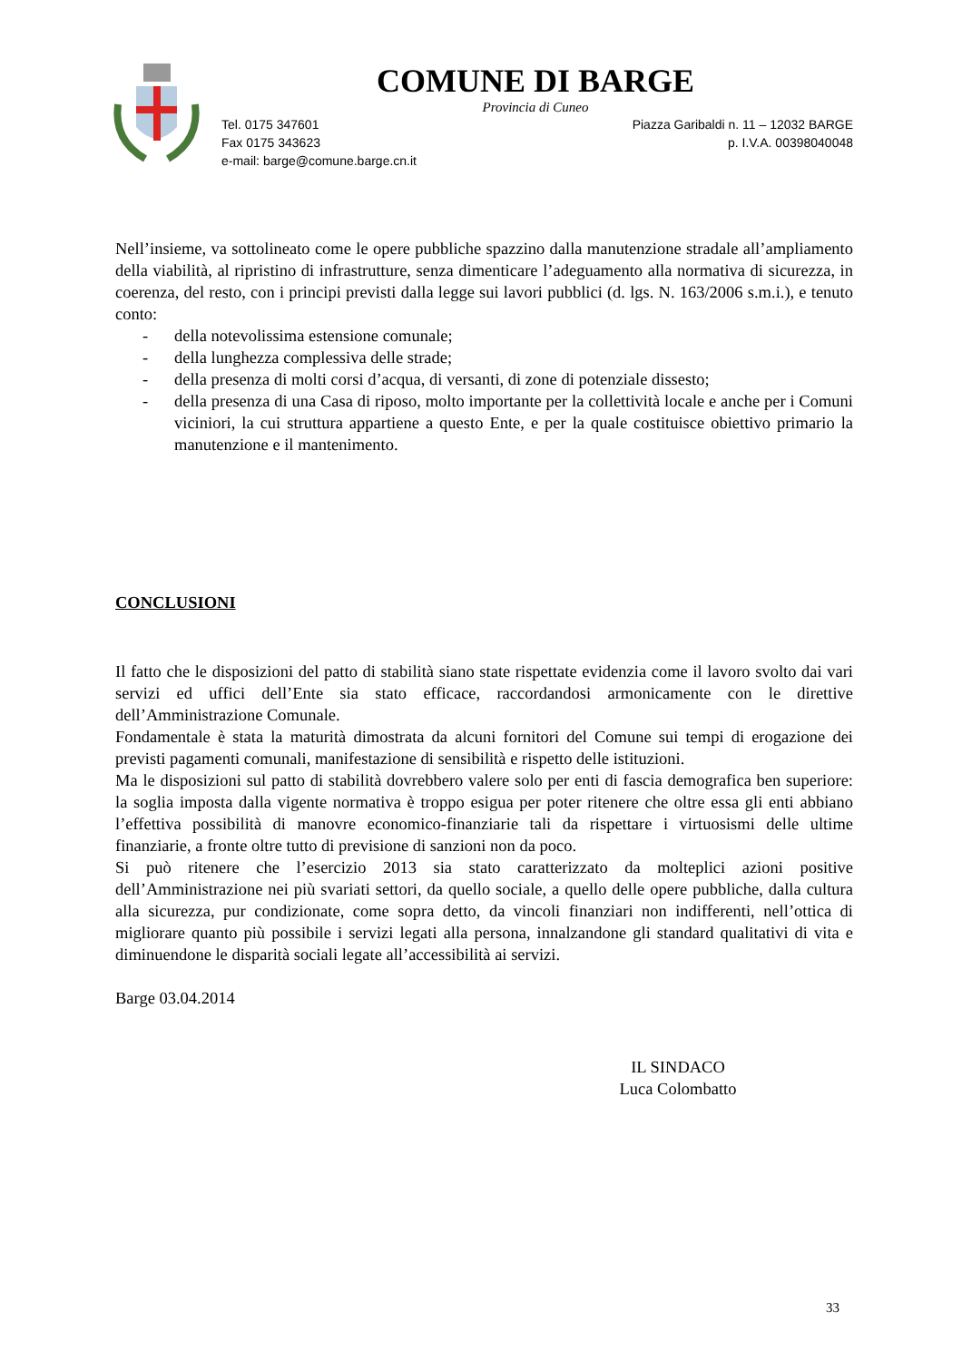COMUNE DI BARGE
Provincia di Cuneo
Tel. 0175 347601
Fax 0175 343623
e-mail: barge@comune.barge.cn.it
Piazza Garibaldi n. 11 – 12032 BARGE
p. I.V.A. 00398040048
Nell’insieme, va sottolineato come le opere pubbliche spazzino dalla manutenzione stradale all’ampliamento della viabilità, al ripristino di infrastrutture, senza dimenticare l’adeguamento alla normativa di sicurezza, in coerenza, del resto, con i principi previsti dalla legge sui lavori pubblici (d. lgs. N. 163/2006 s.m.i.), e tenuto conto:
- della notevolissima estensione comunale;
- della lunghezza complessiva delle strade;
- della presenza di molti corsi d’acqua, di versanti, di zone di potenziale dissesto;
- della presenza di una Casa di riposo, molto importante per la collettività locale e anche per i Comuni viciniori, la cui struttura appartiene a questo Ente, e per la quale costituisce obiettivo primario la manutenzione e il mantenimento.
CONCLUSIONI
Il fatto che le disposizioni del patto di stabilità siano state rispettate evidenzia come il lavoro svolto dai vari servizi ed uffici dell’Ente sia stato efficace, raccordandosi armonicamente con le direttive dell’Amministrazione Comunale.
Fondamentale è stata la maturità dimostrata da alcuni fornitori del Comune sui tempi di erogazione dei previsti pagamenti comunali, manifestazione di sensibilità e rispetto delle istituzioni.
Ma le disposizioni sul patto di stabilità dovrebbero valere solo per enti di fascia demografica ben superiore: la soglia imposta dalla vigente normativa è troppo esigua per poter ritenere che oltre essa gli enti abbiano l’effettiva possibilità di manovre economico-finanziarie tali da rispettare i virtuosismi delle ultime finanziarie, a fronte oltre tutto di previsione di sanzioni non da poco.
Si può ritenere che l’esercizio 2013 sia stato caratterizzato da molteplici azioni positive dell’Amministrazione nei più svariati settori, da quello sociale, a quello delle opere pubbliche, dalla cultura alla sicurezza, pur condizionate, come sopra detto, da vincoli finanziari non indifferenti, nell’ottica di migliorare quanto più possibile i servizi legati alla persona, innalzandone gli standard qualitativi di vita e diminuendone le disparità sociali legate all’accessibilità ai servizi.
Barge 03.04.2014
IL SINDACO
Luca Colombatto
33